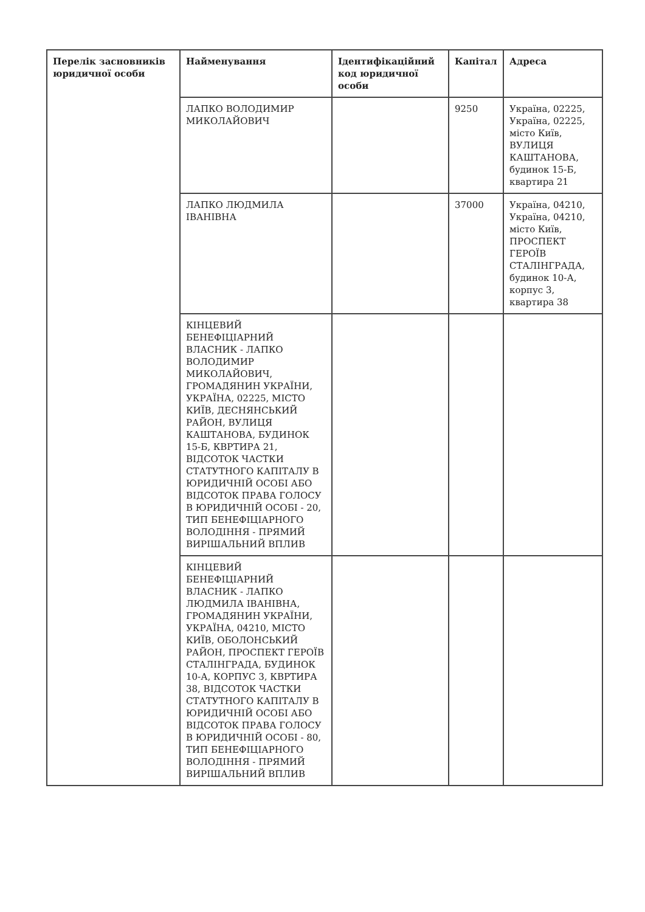| Перелік засновників юридичної особи | Найменування | Ідентифікаційний код юридичної особи | Капітал | Адреса |
| --- | --- | --- | --- | --- |
| | ЛАПКО ВОЛОДИМИР МИКОЛАЙОВИЧ | | 9250 | Україна, 02225, Україна, 02225, місто Київ, ВУЛИЦЯ КАШТАНОВА, будинок 15-Б, квартира 21 |
| | ЛАПКО ЛЮДМИЛА ІВАНІВНА | | 37000 | Україна, 04210, Україна, 04210, місто Київ, ПРОСПЕКТ ГЕРОЇВ СТАЛІНГРАДА, будинок 10-А, корпус 3, квартира 38 |
| | КІНЦЕВИЙ БЕНЕФІЦІАРНИЙ ВЛАСНИК - ЛАПКО ВОЛОДИМИР МИКОЛАЙОВИЧ, ГРОМАДЯНИН УКРАЇНИ, УКРАЇНА, 02225, МІСТО КИЇВ, ДЕСНЯНСЬКИЙ РАЙОН, ВУЛИЦЯ КАШТАНОВА, БУДИНОК 15-Б, КВРТИРА 21, ВІДСОТОК ЧАСТКИ СТАТУТНОГО КАПІТАЛУ В ЮРИДИЧНІЙ ОСОБІ АБО ВІДСОТОК ПРАВА ГОЛОСУ В ЮРИДИЧНІЙ ОСОБІ - 20, ТИП БЕНЕФІЦІАРНОГО ВОЛОДІННЯ - ПРЯМИЙ ВИРІШАЛЬНИЙ ВПЛИВ | | | |
| | КІНЦЕВИЙ БЕНЕФІЦІАРНИЙ ВЛАСНИК - ЛАПКО ЛЮДМИЛА ІВАНІВНА, ГРОМАДЯНИН УКРАЇНИ, УКРАЇНА, 04210, МІСТО КИЇВ, ОБОЛОНСЬКИЙ РАЙОН, ПРОСПЕКТ ГЕРОЇВ СТАЛІНГРАДА, БУДИНОК 10-А, КОРПУС 3, КВРТИРА 38, ВІДСОТОК ЧАСТКИ СТАТУТНОГО КАПІТАЛУ В ЮРИДИЧНІЙ ОСОБІ АБО ВІДСОТОК ПРАВА ГОЛОСУ В ЮРИДИЧНІЙ ОСОБІ - 80, ТИП БЕНЕФІЦІАРНОГО ВОЛОДІННЯ - ПРЯМИЙ ВИРІШАЛЬНИЙ ВПЛИВ | | | |